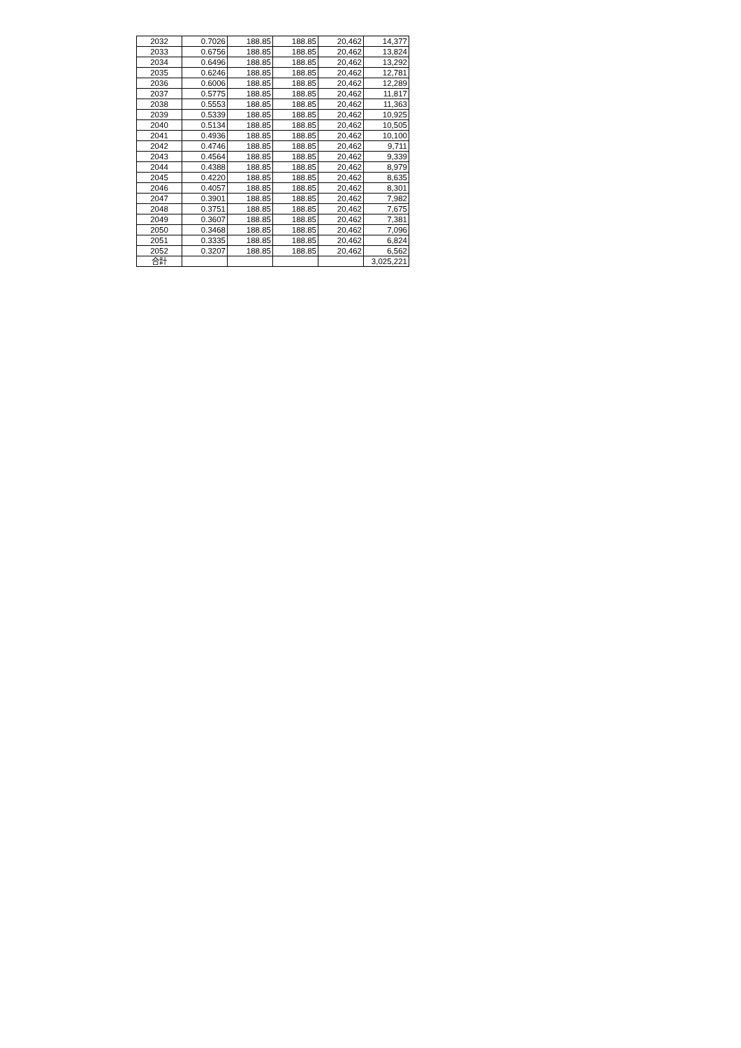| 2032 | 0.7026 | 188.85 | 188.85 | 20,462 | 14,377 |
| 2033 | 0.6756 | 188.85 | 188.85 | 20,462 | 13,824 |
| 2034 | 0.6496 | 188.85 | 188.85 | 20,462 | 13,292 |
| 2035 | 0.6246 | 188.85 | 188.85 | 20,462 | 12,781 |
| 2036 | 0.6006 | 188.85 | 188.85 | 20,462 | 12,289 |
| 2037 | 0.5775 | 188.85 | 188.85 | 20,462 | 11,817 |
| 2038 | 0.5553 | 188.85 | 188.85 | 20,462 | 11,363 |
| 2039 | 0.5339 | 188.85 | 188.85 | 20,462 | 10,925 |
| 2040 | 0.5134 | 188.85 | 188.85 | 20,462 | 10,505 |
| 2041 | 0.4936 | 188.85 | 188.85 | 20,462 | 10,100 |
| 2042 | 0.4746 | 188.85 | 188.85 | 20,462 | 9,711 |
| 2043 | 0.4564 | 188.85 | 188.85 | 20,462 | 9,339 |
| 2044 | 0.4388 | 188.85 | 188.85 | 20,462 | 8,979 |
| 2045 | 0.4220 | 188.85 | 188.85 | 20,462 | 8,635 |
| 2046 | 0.4057 | 188.85 | 188.85 | 20,462 | 8,301 |
| 2047 | 0.3901 | 188.85 | 188.85 | 20,462 | 7,982 |
| 2048 | 0.3751 | 188.85 | 188.85 | 20,462 | 7,675 |
| 2049 | 0.3607 | 188.85 | 188.85 | 20,462 | 7,381 |
| 2050 | 0.3468 | 188.85 | 188.85 | 20,462 | 7,096 |
| 2051 | 0.3335 | 188.85 | 188.85 | 20,462 | 6,824 |
| 2052 | 0.3207 | 188.85 | 188.85 | 20,462 | 6,562 |
| 合計 | | | | | 3,025,221 |